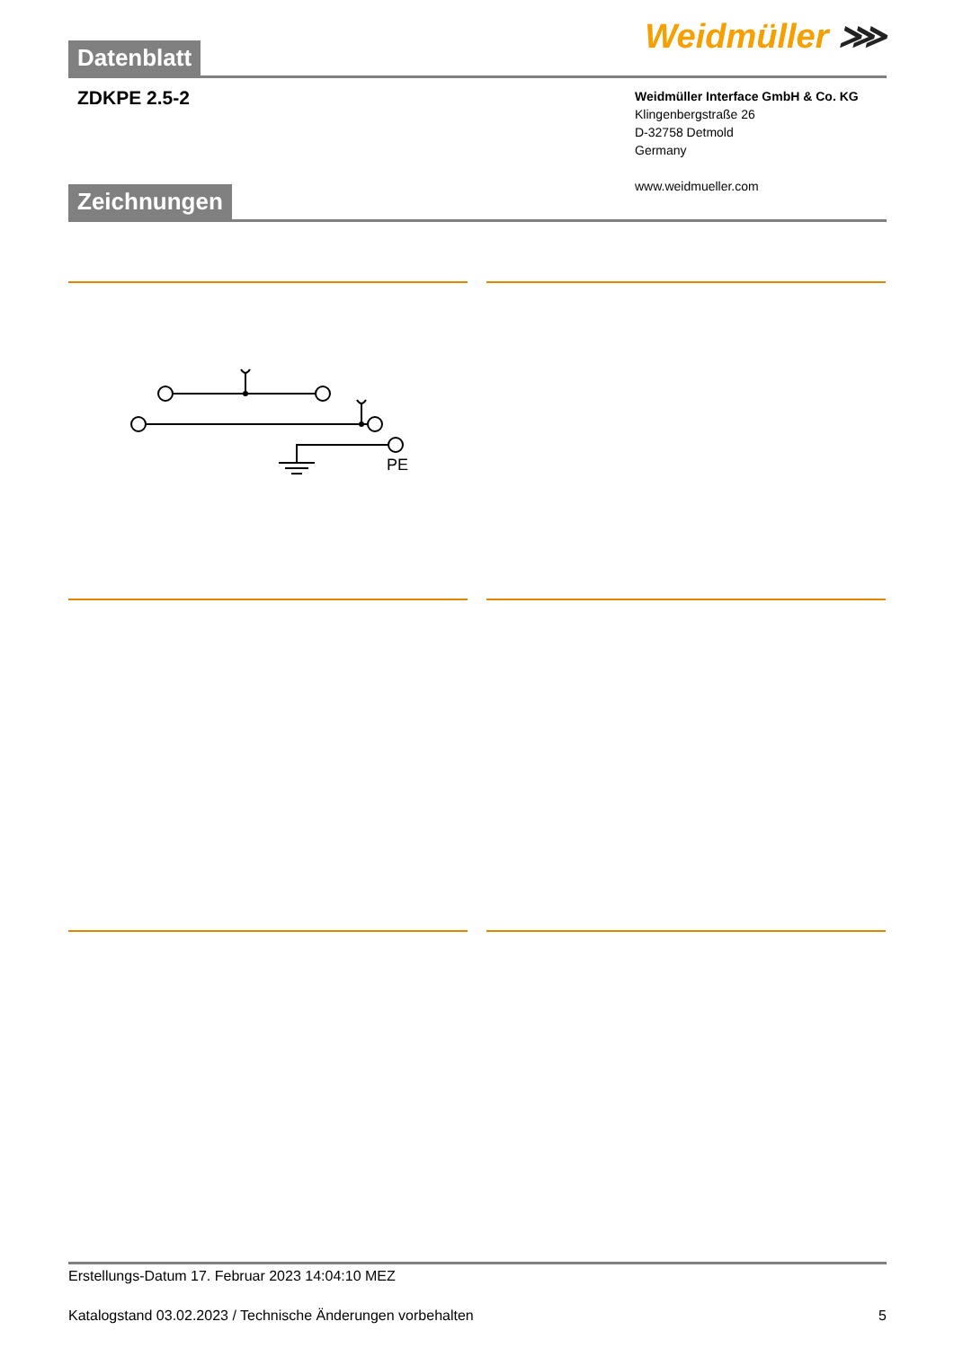Datenblatt
Weidmüller ⋙
ZDKPE 2.5-2
Weidmüller Interface GmbH & Co. KG
Klingenbergstraße 26
D-32758 Detmold
Germany
www.weidmueller.com
Zeichnungen
PE
Erstellungs-Datum 17. Februar 2023 14:04:10 MEZ
Katalogstand 03.02.2023 / Technische Änderungen vorbehalten 5